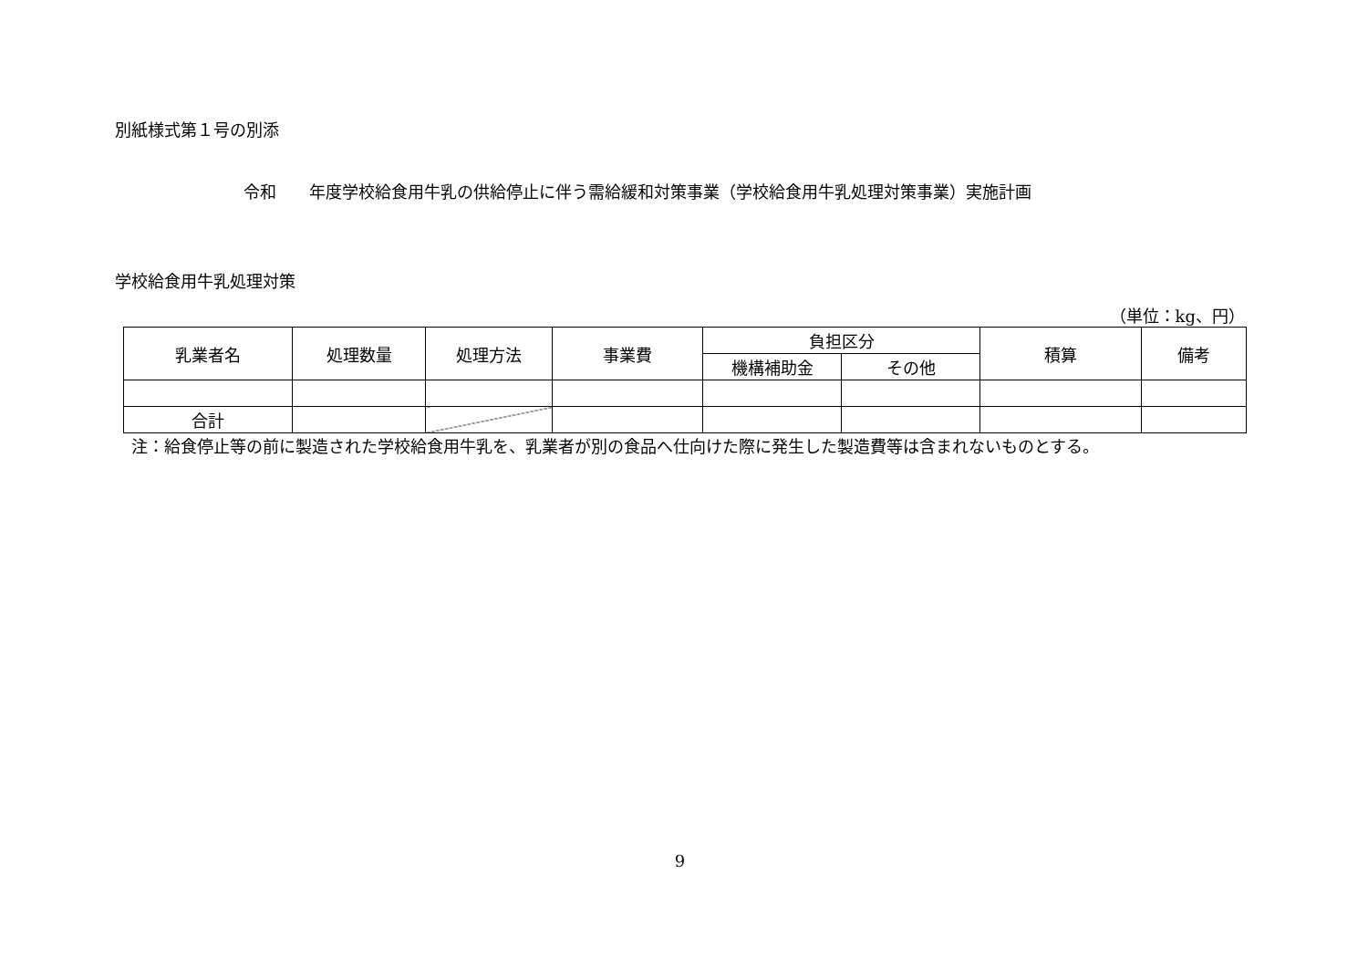別紙様式第１号の別添
令和　　年度学校給食用牛乳の供給停止に伴う需給緩和対策事業（学校給食用牛乳処理対策事業）実施計画
学校給食用牛乳処理対策
（単位：kg、円）
| 乳業者名 | 処理数量 | 処理方法 | 事業費 | 負担区分 | | 積算 | 備考 |
| --- | --- | --- | --- | --- | --- | --- | --- |
| | | | | 機構補助金 | その他 | | |
| 合計 | | | | | | | |
　注：給食停止等の前に製造された学校給食用牛乳を、乳業者が別の食品へ仕向けた際に発生した製造費等は含まれないものとする。
9